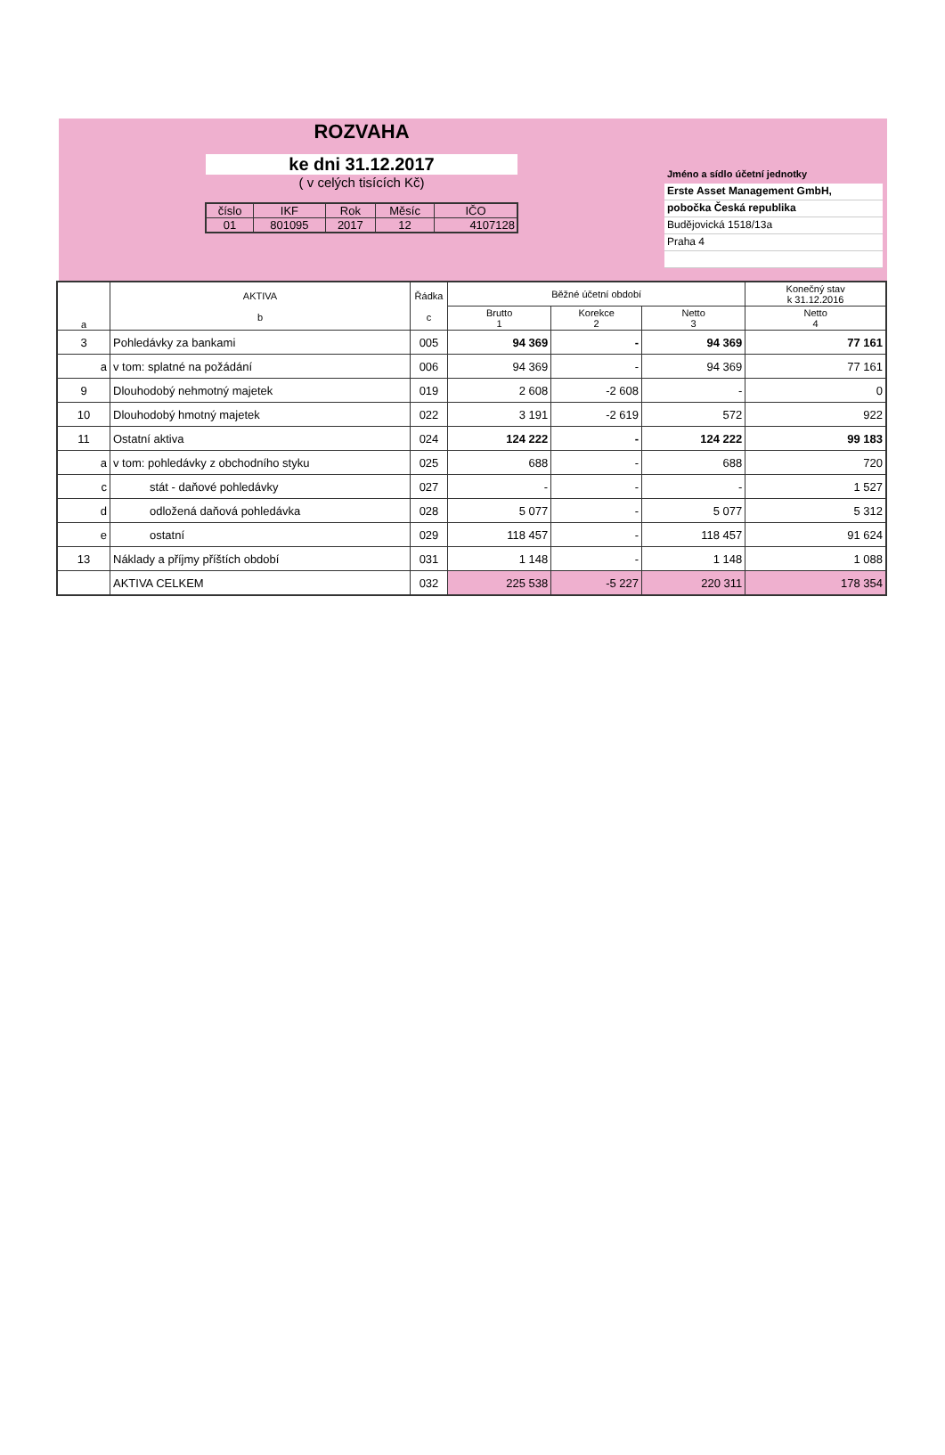ROZVAHA
ke dni 31.12.2017
( v celých tisících Kč)
| číslo | IKF | Rok | Měsíc | IČO |
| 01 | 801095 | 2017 | 12 | 4107128 |
Jméno a sídlo účetní jednotky
Erste Asset Management GmbH,
pobočka Česká republika
Budějovická 1518/13a
Praha 4
| a | AKTIVA b | Řádka c | Běžné účetní období | | | Konečný stav k 31.12.2016 |
| --- | --- | --- | --- | --- | --- | --- |
| | | | Brutto 1 | Korekce 2 | Netto 3 | Netto 4 |
| 3 | Pohledávky za bankami | 005 | 94 369 | - | 94 369 | 77 161 |
| a | v tom: splatné na požádání | 006 | 94 369 | - | 94 369 | 77 161 |
| 9 | Dlouhodobý nehmotný majetek | 019 | 2 608 | -2 608 | - | 0 |
| 10 | Dlouhodobý hmotný majetek | 022 | 3 191 | -2 619 | 572 | 922 |
| 11 | Ostatní aktiva | 024 | 124 222 | - | 124 222 | 99 183 |
| a | v tom: pohledávky z obchodního styku | 025 | 688 | - | 688 | 720 |
| c | stát - daňové pohledávky | 027 | - | - | - | 1 527 |
| d | odložená daňová pohledávka | 028 | 5 077 | - | 5 077 | 5 312 |
| e | ostatní | 029 | 118 457 | - | 118 457 | 91 624 |
| 13 | Náklady a příjmy příštích období | 031 | 1 148 | - | 1 148 | 1 088 |
| | AKTIVA CELKEM | 032 | 225 538 | -5 227 | 220 311 | 178 354 |